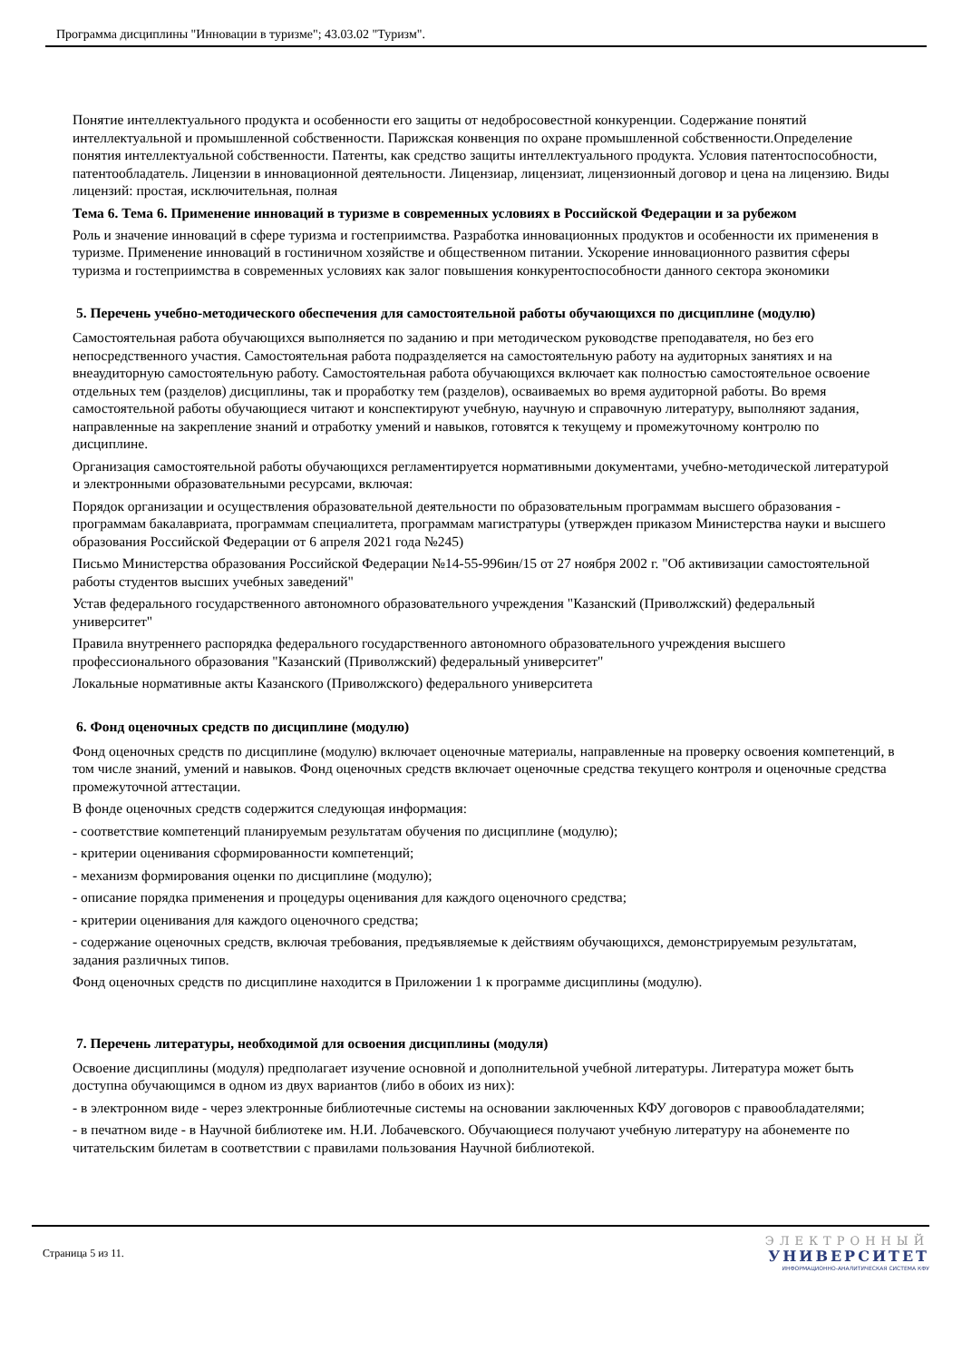Программа дисциплины "Инновации в туризме"; 43.03.02 "Туризм".
Понятие интеллектуального продукта и особенности его защиты от недобросовестной конкуренции. Содержание понятий интеллектуальной и промышленной собственности. Парижская конвенция по охране промышленной собственности.Определение понятия интеллектуальной собственности. Патенты, как средство защиты интеллектуального продукта. Условия патентоспособности, патентообладатель. Лицензии в инновационной деятельности. Лицензиар, лицензиат, лицензионный договор и цена на лицензию. Виды лицензий: простая, исключительная, полная
Тема 6. Тема 6. Применение инноваций в туризме в современных условиях в Российской Федерации и за рубежом
Роль и значение инноваций в сфере туризма и гостеприимства. Разработка инновационных продуктов и особенности их применения в туризме. Применение инноваций в гостиничном хозяйстве и общественном питании. Ускорение инновационного развития сферы туризма и гостеприимства в современных условиях как залог повышения конкурентоспособности данного сектора экономики
5. Перечень учебно-методического обеспечения для самостоятельной работы обучающихся по дисциплине (модулю)
Самостоятельная работа обучающихся выполняется по заданию и при методическом руководстве преподавателя, но без его непосредственного участия. Самостоятельная работа подразделяется на самостоятельную работу на аудиторных занятиях и на внеаудиторную самостоятельную работу. Самостоятельная работа обучающихся включает как полностью самостоятельное освоение отдельных тем (разделов) дисциплины, так и проработку тем (разделов), осваиваемых во время аудиторной работы. Во время самостоятельной работы обучающиеся читают и конспектируют учебную, научную и справочную литературу, выполняют задания, направленные на закрепление знаний и отработку умений и навыков, готовятся к текущему и промежуточному контролю по дисциплине.
Организация самостоятельной работы обучающихся регламентируется нормативными документами, учебно-методической литературой и электронными образовательными ресурсами, включая:
Порядок организации и осуществления образовательной деятельности по образовательным программам высшего образования - программам бакалавриата, программам специалитета, программам магистратуры (утвержден приказом Министерства науки и высшего образования Российской Федерации от 6 апреля 2021 года №245)
Письмо Министерства образования Российской Федерации №14-55-996ин/15 от 27 ноября 2002 г. "Об активизации самостоятельной работы студентов высших учебных заведений"
Устав федерального государственного автономного образовательного учреждения "Казанский (Приволжский) федеральный университет"
Правила внутреннего распорядка федерального государственного автономного образовательного учреждения высшего профессионального образования "Казанский (Приволжский) федеральный университет"
Локальные нормативные акты Казанского (Приволжского) федерального университета
6. Фонд оценочных средств по дисциплине (модулю)
Фонд оценочных средств по дисциплине (модулю) включает оценочные материалы, направленные на проверку освоения компетенций, в том числе знаний, умений и навыков. Фонд оценочных средств включает оценочные средства текущего контроля и оценочные средства промежуточной аттестации.
В фонде оценочных средств содержится следующая информация:
- соответствие компетенций планируемым результатам обучения по дисциплине (модулю);
- критерии оценивания сформированности компетенций;
- механизм формирования оценки по дисциплине (модулю);
- описание порядка применения и процедуры оценивания для каждого оценочного средства;
- критерии оценивания для каждого оценочного средства;
- содержание оценочных средств, включая требования, предъявляемые к действиям обучающихся, демонстрируемым результатам, задания различных типов.
Фонд оценочных средств по дисциплине находится в Приложении 1 к программе дисциплины (модулю).
7. Перечень литературы, необходимой для освоения дисциплины (модуля)
Освоение дисциплины (модуля) предполагает изучение основной и дополнительной учебной литературы. Литература может быть доступна обучающимся в одном из двух вариантов (либо в обоих из них):
- в электронном виде - через электронные библиотечные системы на основании заключенных КФУ договоров с правообладателями;
- в печатном виде - в Научной библиотеке им. Н.И. Лобачевского. Обучающиеся получают учебную литературу на абонементе по читательским билетам в соответствии с правилами пользования Научной библиотекой.
Страница 5 из 11.
ЭЛЕКТРОННЫЙ
УНИВЕРСИТЕТ
ИНФОРМАЦИОННО-АНАЛИТИЧЕСКАЯ СИСТЕМА КФУ